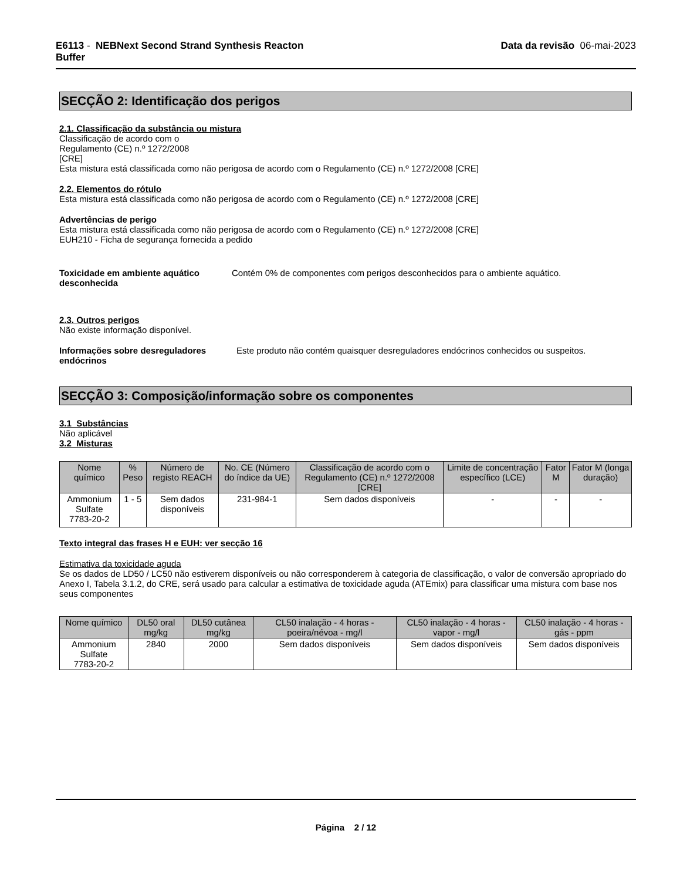E6113 - NEBNext Second Strand Synthesis Reacton
Buffer
Data da revisão 06-mai-2023
SECÇÃO 2: Identificação dos perigos
2.1. Classificação da substância ou mistura
Classificação de acordo com o
Regulamento (CE) n.º 1272/2008
[CRE]
Esta mistura está classificada como não perigosa de acordo com o Regulamento (CE) n.º 1272/2008 [CRE]
2.2. Elementos do rótulo
Esta mistura está classificada como não perigosa de acordo com o Regulamento (CE) n.º 1272/2008 [CRE]
Advertências de perigo
Esta mistura está classificada como não perigosa de acordo com o Regulamento (CE) n.º 1272/2008 [CRE]
EUH210 - Ficha de segurança fornecida a pedido
Toxicidade em ambiente aquático desconhecida
Contém 0% de componentes com perigos desconhecidos para o ambiente aquático.
2.3. Outros perigos
Não existe informação disponível.
Informações sobre desreguladores endócrinos
Este produto não contém quaisquer desreguladores endócrinos conhecidos ou suspeitos.
SECÇÃO 3: Composição/informação sobre os componentes
3.1 Substâncias
Não aplicável
3.2 Misturas
| Nome químico | % Peso | Número de registo REACH | No. CE (Número do índice da UE) | Classificação de acordo com o Regulamento (CE) n.º 1272/2008 [CRE] | Limite de concentração específico (LCE) | Fator M | Fator M (longa duração) |
| --- | --- | --- | --- | --- | --- | --- | --- |
| Ammonium Sulfate 7783-20-2 | 1 - 5 | Sem dados disponíveis | 231-984-1 | Sem dados disponíveis | - | - | - |
Texto integral das frases H e EUH: ver secção 16
Estimativa da toxicidade aguda
Se os dados de LD50 / LC50 não estiverem disponíveis ou não corresponderem à categoria de classificação, o valor de conversão apropriado do Anexo I, Tabela 3.1.2, do CRE, será usado para calcular a estimativa de toxicidade aguda (ATEmix) para classificar uma mistura com base nos seus componentes
| Nome químico | DL50 oral mg/kg | DL50 cutânea mg/kg | CL50 inalação - 4 horas - poeira/névoa - mg/l | CL50 inalação - 4 horas - vapor - mg/l | CL50 inalação - 4 horas - gás - ppm |
| --- | --- | --- | --- | --- | --- |
| Ammonium Sulfate 7783-20-2 | 2840 | 2000 | Sem dados disponíveis | Sem dados disponíveis | Sem dados disponíveis |
Página 2 / 12